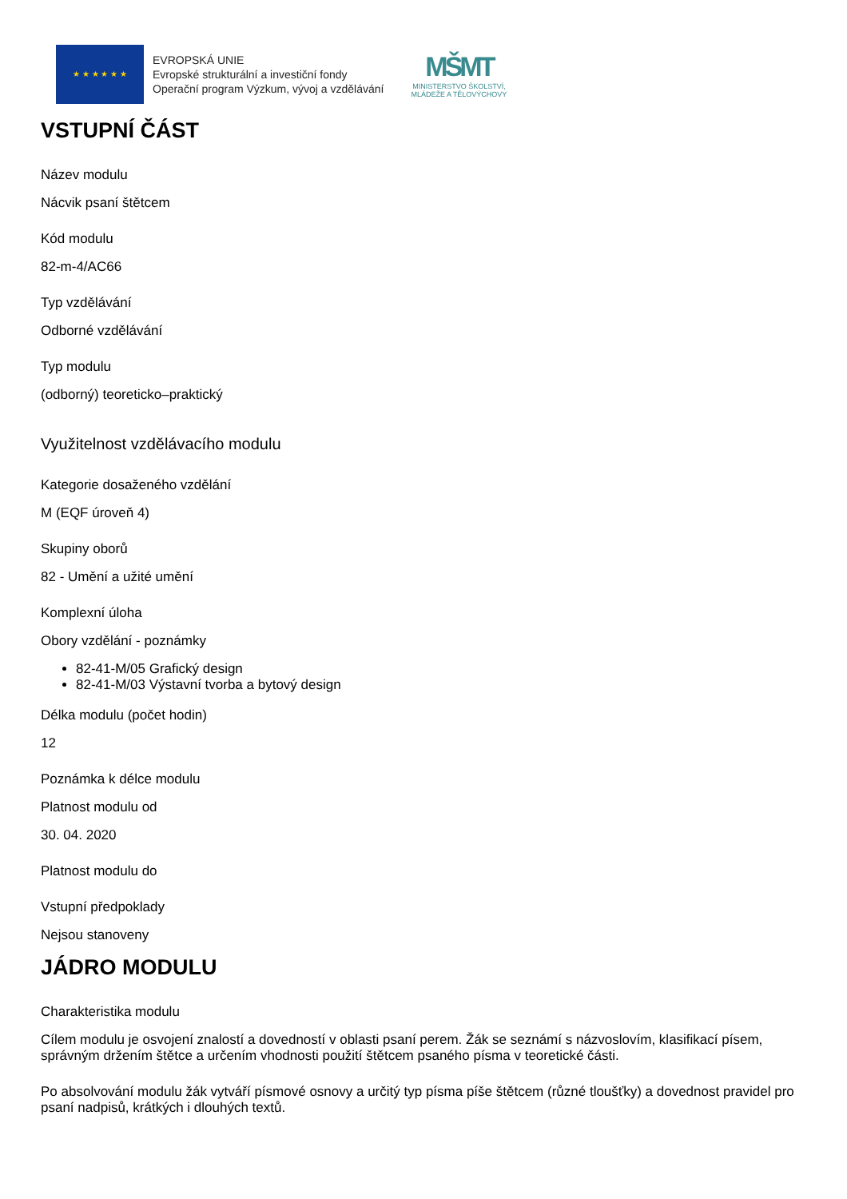★ ★ ★ ★ ★ ★
EVROPSKÁ UNIE
Evropské strukturální a investiční fondy
Operační program Výzkum, vývoj a vzdělávání
MŠMT
MINISTERSTVO ŠKOLSTVÍ,
MLÁDEŽE A TĚLOVÝCHOVY
VSTUPNÍ ČÁST
Název modulu
Nácvik psaní štětcem
Kód modulu
82-m-4/AC66
Typ vzdělávání
Odborné vzdělávání
Typ modulu
(odborný) teoreticko–praktický
Využitelnost vzdělávacího modulu
Kategorie dosaženého vzdělání
M (EQF úroveň 4)
Skupiny oborů
82 - Umění a užité umění
Komplexní úloha
Obory vzdělání - poznámky
82-41-M/05 Grafický design
82-41-M/03 Výstavní tvorba a bytový design
Délka modulu (počet hodin)
12
Poznámka k délce modulu
Platnost modulu od
30. 04. 2020
Platnost modulu do
Vstupní předpoklady
Nejsou stanoveny
JÁDRO MODULU
Charakteristika modulu
Cílem modulu je osvojení znalostí a dovedností v oblasti psaní perem. Žák se seznámí s názvoslovím, klasifikací písem, správným držením štětce a určením vhodnosti použití štětcem psaného písma v teoretické části.
Po absolvování modulu žák vytváří písmové osnovy a určitý typ písma píše štětcem (různé tloušťky) a dovednost pravidel pro psaní nadpisů, krátkých i dlouhých textů.